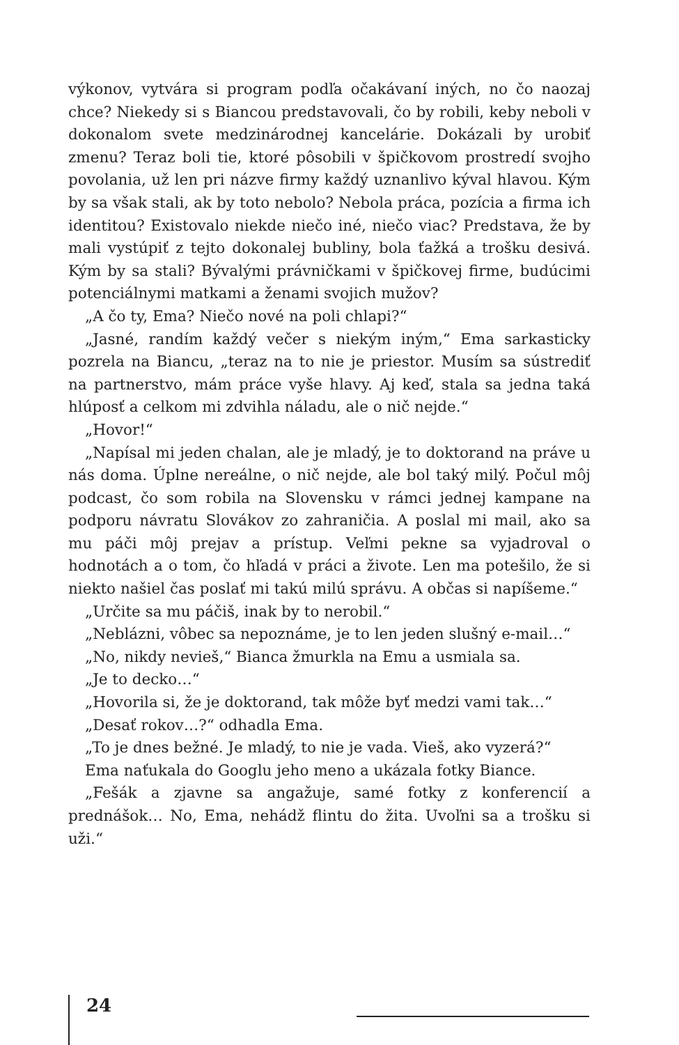výkonov, vytvára si program podľa očakávaní iných, no čo naozaj chce? Niekedy si s Biancou predstavovali, čo by robili, keby neboli v dokonalom svete medzinárodnej kancelárie. Dokázali by urobiť zmenu? Teraz boli tie, ktoré pôsobili v špičkovom prostredí svojho povolania, už len pri názve firmy každý uznanlivo kýval hlavou. Kým by sa však stali, ak by toto nebolo? Nebola práca, pozícia a firma ich identitou? Existovalo niekde niečo iné, niečo viac? Predstava, že by mali vystúpiť z tejto dokonalej bubliny, bola ťažká a trošku desivá. Kým by sa stali? Bývalými právničkami v špičkovej firme, budúcimi potenciálnymi matkami a ženami svojich mužov?
„A čo ty, Ema? Niečo nové na poli chlapi?“
„Jasné, randím každý večer s niekým iným,“ Ema sarkasticky pozrela na Biancu, „teraz na to nie je priestor. Musím sa sústrediť na partnerstvo, mám práce vyše hlavy. Aj keď, stala sa jedna taká hlúposť a celkom mi zdvihla náladu, ale o nič nejde.“
„Hovor!“
„Napísal mi jeden chalan, ale je mladý, je to doktorand na práve u nás doma. Úplne nereálne, o nič nejde, ale bol taký milý. Počul môj podcast, čo som robila na Slovensku v rámci jednej kampane na podporu návratu Slovákov zo zahraničia. A poslal mi mail, ako sa mu páči môj prejav a prístup. Veľmi pekne sa vyjadroval o hodnotách a o tom, čo hľadá v práci a živote. Len ma potešilo, že si niekto našiel čas poslať mi takú milú správu. A občas si napíšeme.“
„Určite sa mu páčiš, inak by to nerobil.“
„Neblázni, vôbec sa nepoznáme, je to len jeden slušný e-mail…“
„No, nikdy nevieš,“ Bianca žmurkla na Emu a usmiala sa.
„Je to decko…“
„Hovorila si, že je doktorand, tak môže byť medzi vami tak…“
„Desať rokov…?“ odhadla Ema.
„To je dnes bežné. Je mladý, to nie je vada. Vieš, ako vyzerá?“
Ema naťukala do Googlu jeho meno a ukázala fotky Biance.
„Fešák a zjavne sa angažuje, samé fotky z konferencií a prednášok… No, Ema, nehádž flintu do žita. Uvoľni sa a trošku si uži.“
24